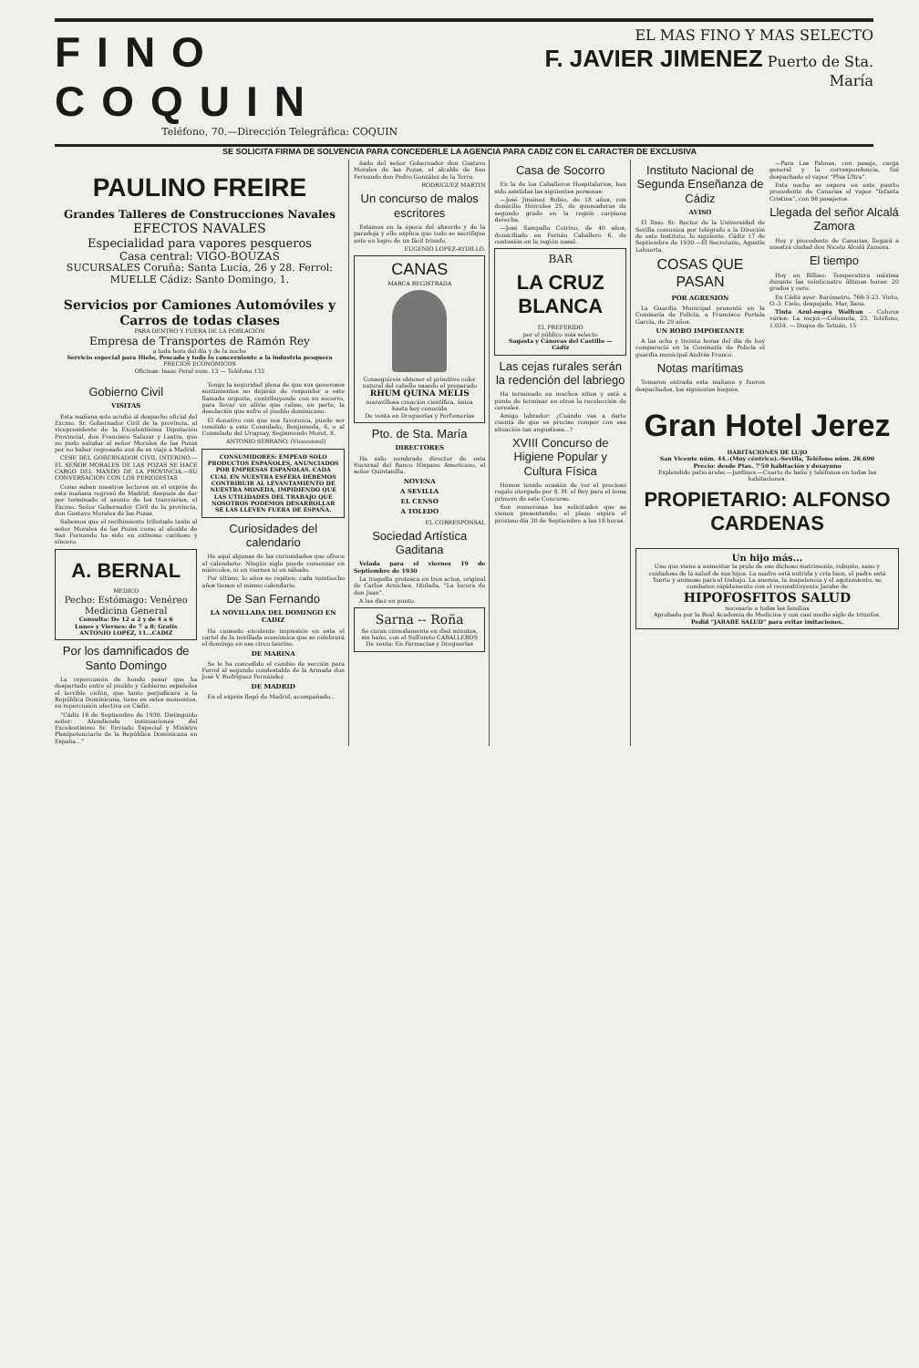FINO COQUIN
Teléfono, 70.—Dirección Telegráfica: COQUIN
EL MAS FINO Y MAS SELECTO
F. JAVIER JIMENEZ Puerto de Sta. María
SE SOLICITA FIRMA DE SOLVENCIA PARA CONCEDERLE LA AGENCIA PARA CADIZ CON EL CARACTER DE EXCLUSIVA
PAULINO FREIRE
Grandes Talleres de Construcciones Navales
EFECTOS NAVALES
Especialidad para vapores pesqueros
Casa central: VIGO-BOUZAS
SUCURSALES Coruña: Santa Lucía, 26 y 28. Ferrol: MUELLE Cádiz: Santo Domingo, 1.
Servicios por Camiones Automóviles y Carros de todas clases
PARA DENTRO Y FUERA DE LA POBLACIÓN
Empresa de Transportes de Ramón Rey
a toda hora del día y de la noche
Servicio especial para Hielo, Pescado y todo lo concerniente a la industria pesquera
PRECIOS ECONÓMICOS
Oficinas: Isaac Peral num. 13 — Teléfono 132
Gobierno Civil
VISITAS
Esta mañana solo acudió al despacho oficial del Excmo. Sr. Gobernador Civil de la provincia, el vicepresidente de la Excelentísima Diputación Provincial, don Francisco Salazar y Lastra, que no pudo saludar al señor Morales de las Pozas por no haber regresado aun de su viaje a Madrid.
CESE DEL GOBERNADOR CIVIL INTERINO.—EL SEÑOR MORALES DE LAS POZAS SE HACE CARGO DEL MANDO DE LA PROVINCIA.—SU CONVERSACION CON LOS PERIODISTAS
Como saben nuestros lectores en el exprés de esta mañana regresó de Madrid, después de dar por terminado el asunto de los tranviarios, el Excmo. Señor Gobernador Civil de la provincia, don Gustavo Morales de las Pozas.
Sabemos que el recibimiento tributado tanto al señor Morales de las Pozas como al alcalde de San Fernando ha sido en extremo cariñoso y sincero.
A. BERNAL
MEDICO
Pecho: Estómago: Venéreo Medicina General
Consulta: De 12 a 2 y de 4 a 6
Lunes y Viernes: de 7 a 8: Gratis
ANTONIO LOPEZ, 11...CADIZ
Por los damnificados de Santo Domingo
La repercusión de hondo pesar que ha despertado entre el pueblo y Gobierno españoles el terrible ciclón, que tanto perjudicara a la República Dominicana, tiene en estos momentos, su repercusión afectiva en Cádiz.
“Cádiz 16 de Septiembre de 1930. Distinguido señor: Atendiendo insinuaciones del Excelentísimo Sr. Enviado Especial y Ministro Plenipotenciario de la República Dominicana en España...”
Tengo la seguridad plena de que sus generosos sentimientos no dejarán de responder a este llamado urgente, contribuyendo con su socorro, para llevar un alivio que calme, en parte, la desolación que sufre el pueblo dominicano.
El donativo con que nos favorezca, puede ser remitido a este Consulado, Benjumeda, 6, o al Consulado del Uruguay, Segismundo Moret, 8.
ANTONIO SERRANO. (Viceconsul)
CONSUMIDORES: EMPEAD SOLO PRODUCTOS ESPAÑOLES, ANUNCIADOS POR EMPRESAS ESPAÑOLAS. CADA CUAL EN NUESTRA ESFERA DEBEMOS CONTRIBUIR AL LEVANTAMIENTO DE NUESTRA MONEDA, IMPIDIENDO QUE LAS UTILIDADES DEL TRABAJO QUE NOSOTROS PODEMOS DESARROLLAR SE LAS LLEVEN FUERA DE ESPAÑA.
Curiosidades del calendario
He aquí algunas de las curiosidades que ofrece el calendario: Ningún siglo puede comenzar en miércoles, ni en viernes ni en sábado.
Por último, lo años se repiten; cada veintiocho años tienen el mismo calendario.
De San Fernando
LA NOVILLADA DEL DOMINGO EN CADIZ
Ha causado excelente impresión en esta el cartel de la novillada económica que se celebrará el domingo en ese circo taurino.
DE MARINA
Se le ha concedido el cambio de sección para Ferrol al segundo condestable de la Armada don José V. Rodríguez Fernández.
DE MADRID
En el exprés llegó de Madrid, acompañado...
ñado del señor Gobernador don Gustavo Morales de las Pozas, el alcalde de San Fernando don Pedro González de la Torre.
RODRIGUEZ MARTIN
Un concurso de malos escritores
Estamos en la época del absurdo y de la paradoja y ello explica que todo se sacrifique ante eu logro de un fácil triunfo.
EUGENIO LOPEZ-AYDILLO.
CANAS
MARCA REGISTRADA
Conseguireis obtener el primitivo color natural del cabello usando el preparado
RHUM QUINA MELIS
maravillosa creación científica, única hasta hoy conocida
De venta en Droguerías y Perfumerías
Pto. de Sta. María
DIRECTORES
Ha sido nombrado director de esta Sucursal del Banco Hispano Americano, el señor Quintanilla.
NOVENA
A SEVILLA
EL CENSO
A TOLEDO
EL CORRESPONSAL
Sociedad Artística Gaditana
Velada para el viernes 19 de Septiembre de 1930
La tragedia grotesca en tres actos, original de Carlos Arniches, titulada, “La locura de don Juan”.
A las diez en punto.
Sarna -- Roña
Se curan cómodamente en diez minutos, sin baño, con el Sulfureto CABALLEROS
De venta: En Farmacias y Droguerías
Casa de Socorro
En la de los Caballeros Hospitalarios, han sido asistidas las siguientes personas:
—José Jiménez Rubio, de 18 años, con domicilio Hércules 25, de quemaduras de segundo grado en la región carpiana derecha.
—José Sampallo Cotrino, de 40 años, domiciliado en Fernán Caballero 6, de contusión en la región nasal.
BAR
LA CRUZ BLANCA
EL PREFERIDO
por el público más selecto
Sagasta y Cánovas del Castillo — Cádiz
Las cejas rurales serán la redención del labriego
Ha terminado en muchos sitios y está a punto de terminar en otros la recolección de cereales.
Amigo labrador: ¿Cuándo vas a darte cuenta de que es preciso romper con esa situación tan angustiosa...?
XVIII Concurso de Higiene Popular y Cultura Física
Hemos tenido ocasión de ver el precioso regalo otorgado por S. M. el Rey para el tema primero de este Concurso.
Son numerosas las solicitudes que se vienen presentando; el plazo expira el próximo día 30 de Septiembre a las 18 horas.
Instituto Nacional de Segunda Enseñanza de Cádiz
AVISO
El Ilmo. Sr. Rector de la Universidad de Sevilla comunica por telégrafo a la Direción de este Instituto, lo siguiente. Cádiz 17 de Septiembre de 1930.—El Secretario, Agustín Lahuerta.
COSAS QUE PASAN
POR AGRESION
La Guardia Municipal presentó en la Comisaría de Policía, a Francisco Portela García, de 29 años.
UN ROBO IMPORTANTE
A las ocho y treinta horas del día de hoy compareció en la Comisaría de Policía el guardia municipal Andrés Franco.
Notas marítimas
Tomaron entrada esta mañana y fueron despachados, los siguientes buques.
—Para Las Palmas, con pasaje, carga general y la correspondencia, fué despachado el vapor “Plus Ultra”.
Esta noche se espera en este puerto procedente de Canarias el vapor “Infanta Cristina”, con 98 pasajeros.
Llegada del señor Alcalá Zamora
Hoy y procedente de Canarias, llegará a nuestra ciudad don Niceto Alcalá Zamora.
El tiempo
Hoy en Bilbao: Temperatura máxima durante las veinticuatro últimas horas: 20 grados y cero.
En Cádiz ayer: Barómetro, 760-3-23. Vinto, O.-3. Cielo, despejado. Mar, llana.
Tinta Azul-negra Wolfran - Colores varios: La mejor.—Columela, 23. Teléfono, 1.034. — Duque de Tetuán, 15
Gran Hotel Jerez
HABITACIONES DE LUJO
San Vicente núm. 44.-(Muy céntrico).-Sevilla, Teléfono núm. 26.690
Precio: desde Ptas. 7'50 habitación y desayuno
Explendido patio árabe.—Jardines.—Cuarto de baño y teléfonos en todas las habitaciones.
PROPIETARIO: ALFONSO CARDENAS
Un hijo más...
Uno que viene a aumentar la prole de ese dichoso matrimonio, robusto, sano y cuidadoso de la salud de sus hijos. La madre está nutrida y cría bien, el padre está fuerte y animoso para el trabajo. La anemia, la inapetencia y el agotamiento, se combaten rápidamente con el reconstituyente Jarabe de
HIPOFOSFITOS SALUD
necesario a todas las familias
Aprobado por la Real Academia de Medicina y con casi medio siglo de triunfos.
Pedid “JARABE SALUD” para evitar imitaciones.